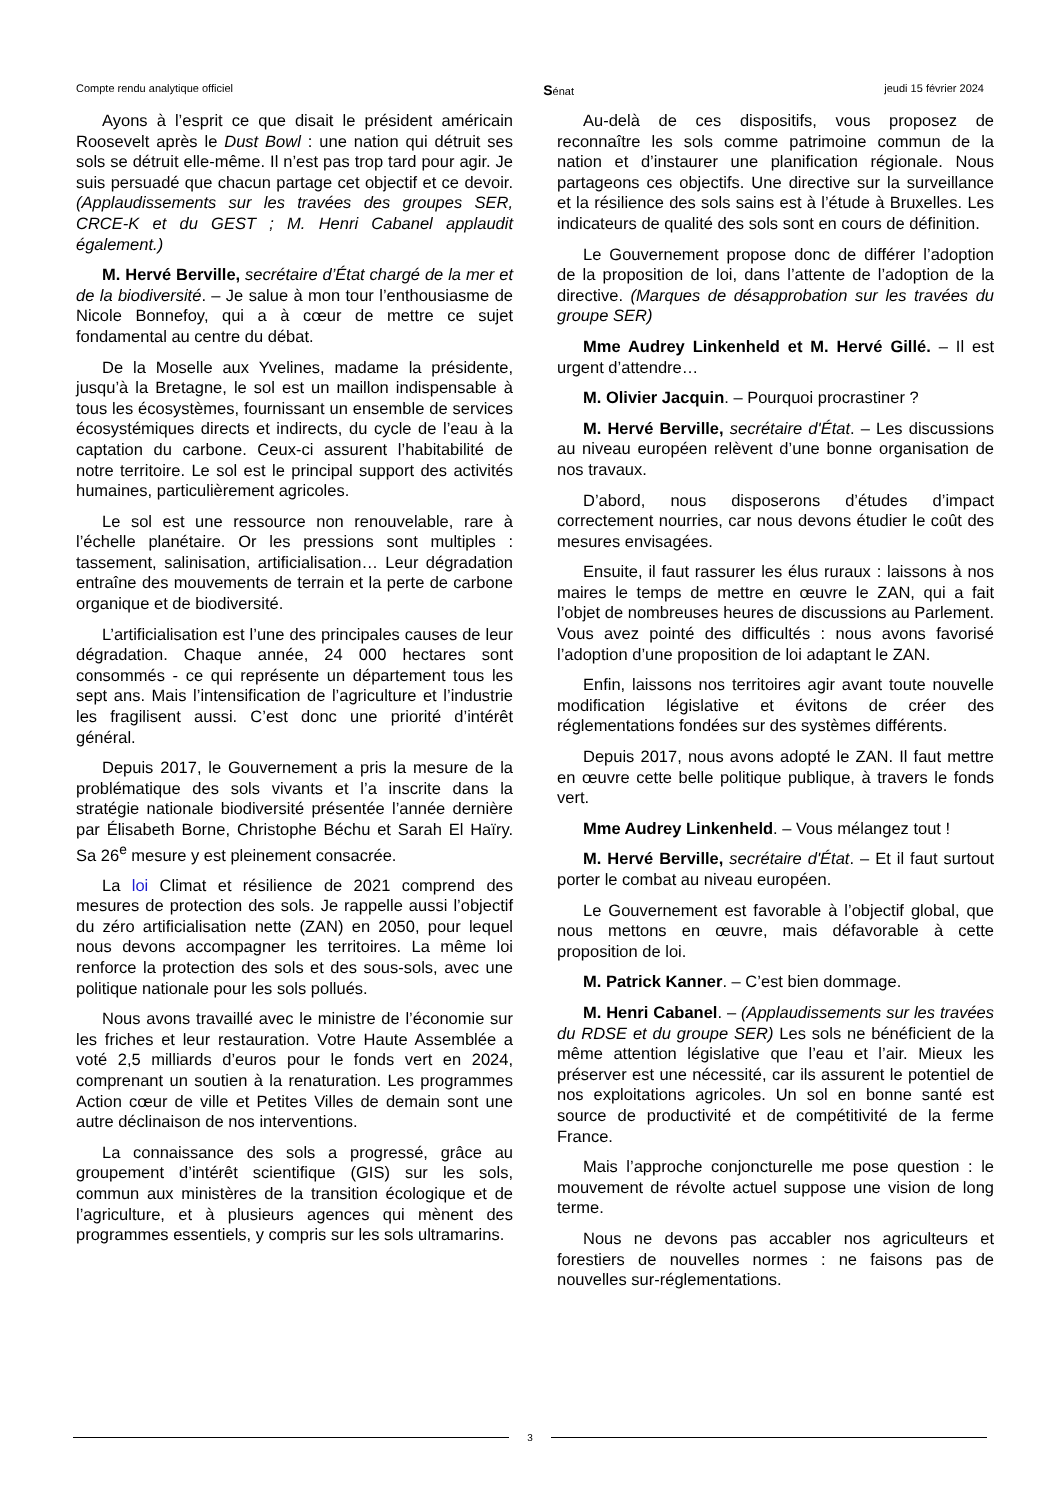Compte rendu analytique officiel Sénat jeudi 15 février 2024
Ayons à l’esprit ce que disait le président américain Roosevelt après le Dust Bowl : une nation qui détruit ses sols se détruit elle-même. Il n’est pas trop tard pour agir. Je suis persuadé que chacun partage cet objectif et ce devoir. (Applaudissements sur les travées des groupes SER, CRCE-K et du GEST ; M. Henri Cabanel applaudit également.)
M. Hervé Berville, secrétaire d’État chargé de la mer et de la biodiversité. – Je salue à mon tour l’enthousiasme de Nicole Bonnefoy, qui a à cœur de mettre ce sujet fondamental au centre du débat.
De la Moselle aux Yvelines, madame la présidente, jusqu’à la Bretagne, le sol est un maillon indispensable à tous les écosystèmes, fournissant un ensemble de services écosystémiques directs et indirects, du cycle de l’eau à la captation du carbone. Ceux-ci assurent l’habitabilité de notre territoire. Le sol est le principal support des activités humaines, particulièrement agricoles.
Le sol est une ressource non renouvelable, rare à l’échelle planétaire. Or les pressions sont multiples : tassement, salinisation, artificialisation… Leur dégradation entraîne des mouvements de terrain et la perte de carbone organique et de biodiversité.
L’artificialisation est l’une des principales causes de leur dégradation. Chaque année, 24 000 hectares sont consommés - ce qui représente un département tous les sept ans. Mais l’intensification de l’agriculture et l’industrie les fragilisent aussi. C’est donc une priorité d’intérêt général.
Depuis 2017, le Gouvernement a pris la mesure de la problématique des sols vivants et l’a inscrite dans la stratégie nationale biodiversité présentée l’année dernière par Élisabeth Borne, Christophe Béchu et Sarah El Haïry. Sa 26<sup>e</sup> mesure y est pleinement consacrée.
La loi Climat et résilience de 2021 comprend des mesures de protection des sols. Je rappelle aussi l’objectif du zéro artificialisation nette (ZAN) en 2050, pour lequel nous devons accompagner les territoires. La même loi renforce la protection des sols et des sous-sols, avec une politique nationale pour les sols pollués.
Nous avons travaillé avec le ministre de l’économie sur les friches et leur restauration. Votre Haute Assemblée a voté 2,5 milliards d’euros pour le fonds vert en 2024, comprenant un soutien à la renaturation. Les programmes Action cœur de ville et Petites Villes de demain sont une autre déclinaison de nos interventions.
La connaissance des sols a progressé, grâce au groupement d’intérêt scientifique (GIS) sur les sols, commun aux ministères de la transition écologique et de l’agriculture, et à plusieurs agences qui mènent des programmes essentiels, y compris sur les sols ultramarins.
Au-delà de ces dispositifs, vous proposez de reconnaître les sols comme patrimoine commun de la nation et d’instaurer une planification régionale. Nous partageons ces objectifs. Une directive sur la surveillance et la résilience des sols sains est à l’étude à Bruxelles. Les indicateurs de qualité des sols sont en cours de définition.
Le Gouvernement propose donc de différer l’adoption de la proposition de loi, dans l’attente de l’adoption de la directive. (Marques de désapprobation sur les travées du groupe SER)
Mme Audrey Linkenheld et M. Hervé Gillé. – Il est urgent d’attendre…
M. Olivier Jacquin. – Pourquoi procrastiner ?
M. Hervé Berville, secrétaire d'État. – Les discussions au niveau européen relèvent d’une bonne organisation de nos travaux.
D’abord, nous disposerons d’études d’impact correctement nourries, car nous devons étudier le coût des mesures envisagées.
Ensuite, il faut rassurer les élus ruraux : laissons à nos maires le temps de mettre en œuvre le ZAN, qui a fait l’objet de nombreuses heures de discussions au Parlement. Vous avez pointé des difficultés : nous avons favorisé l’adoption d’une proposition de loi adaptant le ZAN.
Enfin, laissons nos territoires agir avant toute nouvelle modification législative et évitons de créer des réglementations fondées sur des systèmes différents.
Depuis 2017, nous avons adopté le ZAN. Il faut mettre en œuvre cette belle politique publique, à travers le fonds vert.
Mme Audrey Linkenheld. – Vous mélangez tout !
M. Hervé Berville, secrétaire d'État. – Et il faut surtout porter le combat au niveau européen.
Le Gouvernement est favorable à l’objectif global, que nous mettons en œuvre, mais défavorable à cette proposition de loi.
M. Patrick Kanner. – C’est bien dommage.
M. Henri Cabanel. – (Applaudissements sur les travées du RDSE et du groupe SER) Les sols ne bénéficient de la même attention législative que l’eau et l’air. Mieux les préserver est une nécessité, car ils assurent le potentiel de nos exploitations agricoles. Un sol en bonne santé est source de productivité et de compétitivité de la ferme France.
Mais l’approche conjoncturelle me pose question : le mouvement de révolte actuel suppose une vision de long terme.
Nous ne devons pas accabler nos agriculteurs et forestiers de nouvelles normes : ne faisons pas de nouvelles sur-réglementations.
3